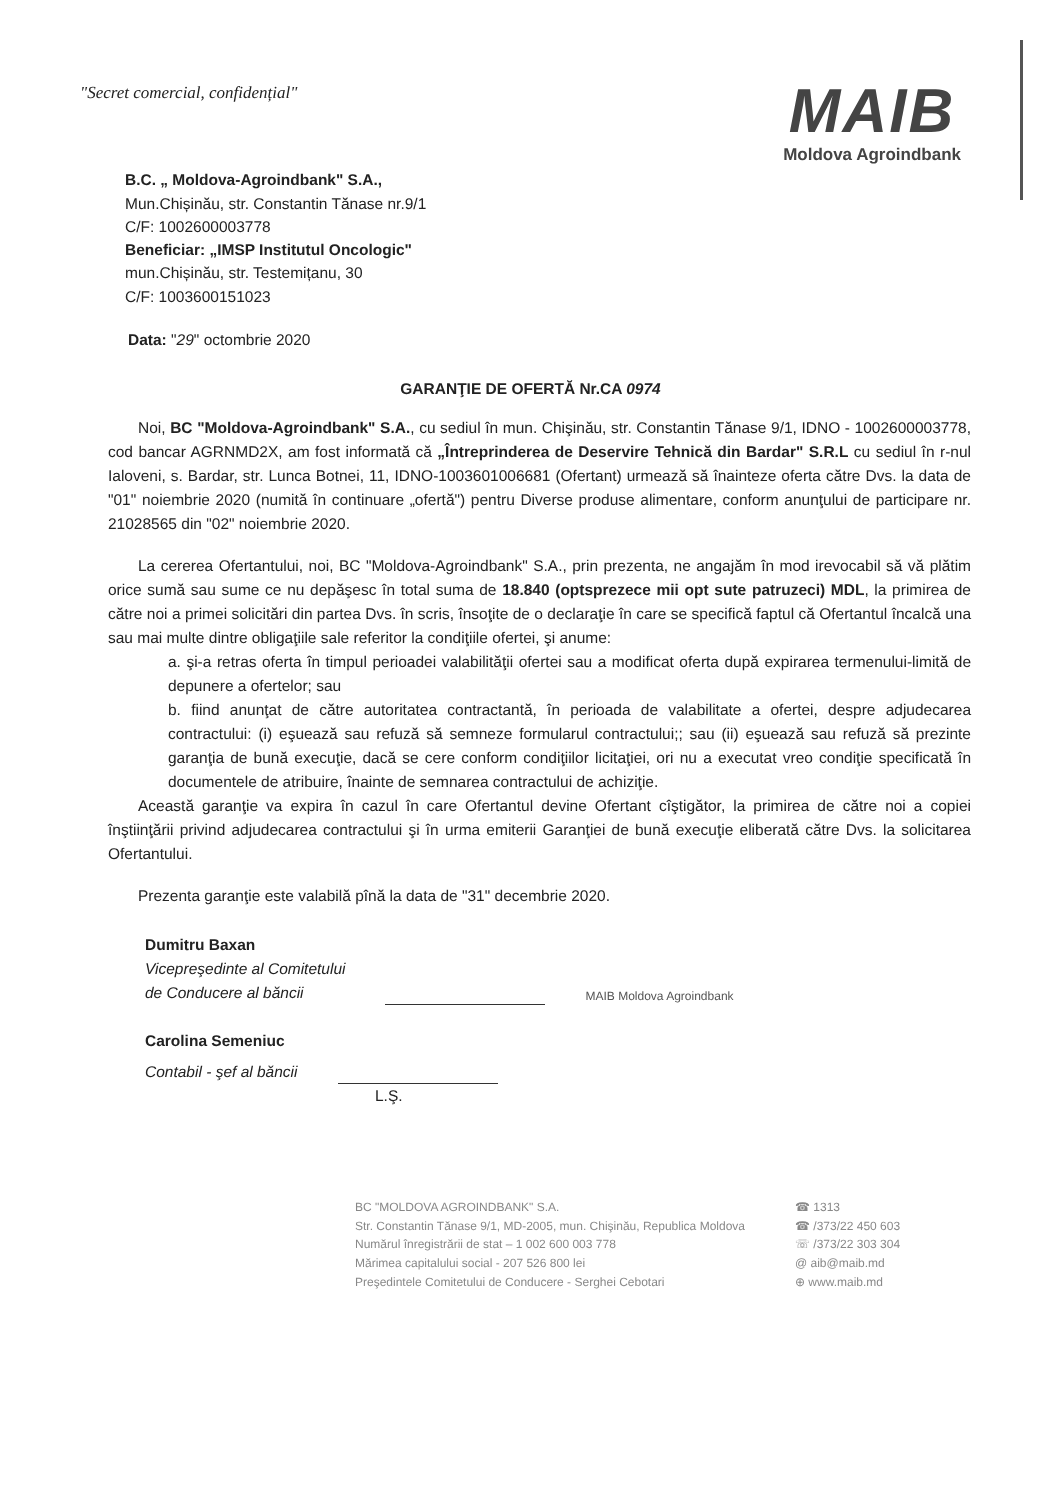"Secret comercial, confidențial"
MAIB
Moldova Agroindbank
B.C. „ Moldova-Agroindbank" S.A.,
Mun.Chișinău, str. Constantin Tănase nr.9/1
C/F: 1002600003778
Beneficiar: „IMSP Institutul Oncologic"
mun.Chișinău, str. Testemițanu, 30
C/F: 1003600151023
Data: "29" octombrie 2020
GARANŢIE DE OFERTĂ Nr.CA 0974
Noi, BC "Moldova-Agroindbank" S.A., cu sediul în mun. Chişinău, str. Constantin Tănase 9/1, IDNO - 1002600003778, cod bancar AGRNMD2X, am fost informată că „Întreprinderea de Deservire Tehnică din Bardar" S.R.L cu sediul în r-nul Ialoveni, s. Bardar, str. Lunca Botnei, 11, IDNO-1003601006681 (Ofertant) urmează să înainteze oferta către Dvs. la data de "01" noiembrie 2020 (numită în continuare „ofertă") pentru Diverse produse alimentare, conform anunţului de participare nr. 21028565 din "02" noiembrie 2020.
La cererea Ofertantului, noi, BC "Moldova-Agroindbank" S.A., prin prezenta, ne angajăm în mod irevocabil să vă plătim orice sumă sau sume ce nu depăşesc în total suma de 18.840 (optsprezece mii opt sute patruzeci) MDL, la primirea de către noi a primei solicitări din partea Dvs. în scris, însoţite de o declaraţie în care se specifică faptul că Ofertantul încalcă una sau mai multe dintre obligaţiile sale referitor la condiţiile ofertei, şi anume:
a. şi-a retras oferta în timpul perioadei valabilităţii ofertei sau a modificat oferta după expirarea termenului-limită de depunere a ofertelor; sau
b. fiind anunţat de către autoritatea contractantă, în perioada de valabilitate a ofertei, despre adjudecarea contractului: (i) eşuează sau refuză să semneze formularul contractului;; sau (ii) eşuează sau refuză să prezinte garanţia de bună execuţie, dacă se cere conform condiţiilor licitaţiei, ori nu a executat vreo condiţie specificată în documentele de atribuire, înainte de semnarea contractului de achiziţie.
Această garanţie va expira în cazul în care Ofertantul devine Ofertant cîştigător, la primirea de către noi a copiei înştiinţării privind adjudecarea contractului şi în urma emiterii Garanţiei de bună execuţie eliberată către Dvs. la solicitarea Ofertantului.
Prezenta garanţie este valabilă pînă la data de "31" decembrie 2020.
Dumitru Baxan
Vicepreşedinte al Comitetului
de Conducere al băncii
MAIB Moldova Agroindbank
Carolina Semeniuc
Contabil - şef al băncii
L.Ş.
BC "MOLDOVA AGROINDBANK" S.A.
Str. Constantin Tănase 9/1, MD-2005, mun. Chişinău, Republica Moldova
Numărul înregistrării de stat – 1 002 600 003 778
Mărimea capitalului social - 207 526 800 lei
Preşedintele Comitetului de Conducere - Serghei Cebotari
☎ 1313
☎ /373/22 450 603
☏ /373/22 303 304
@ aib@maib.md
⊕ www.maib.md